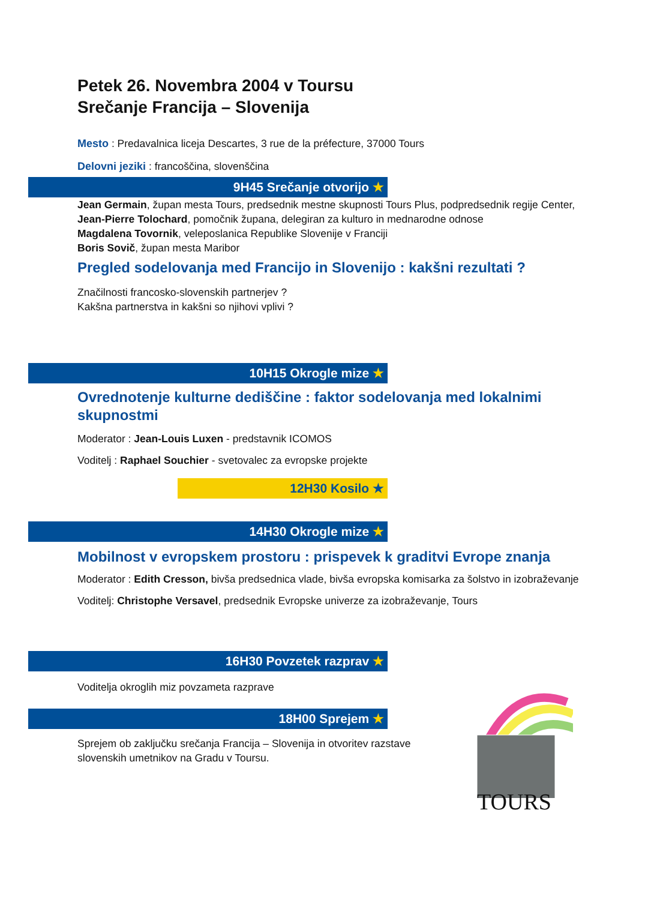Petek 26. Novembra 2004 v Toursu
Srečanje Francija – Slovenija
Mesto : Predavalnica liceja Descartes, 3 rue de la préfecture, 37000 Tours
Delovni jeziki : francoščina, slovenščina
9H45 Srečanje otvorijo ★
Jean Germain, župan mesta Tours, predsednik mestne skupnosti Tours Plus, podpredsednik regije Center,
Jean-Pierre Tolochard, pomočnik župana, delegiran za kulturo in mednarodne odnose
Magdalena Tovornik, veleposlanica Republike Slovenije v Franciji
Boris Sovič, župan mesta Maribor
Pregled sodelovanja med Francijo in Slovenijo : kakšni rezultati ?
Značilnosti francosko-slovenskih partnerjev ?
Kakšna partnerstva in kakšni so njihovi vplivi ?
10H15 Okrogle mize ★
Ovrednotenje kulturne dediščine : faktor sodelovanja med lokalnimi skupnostmi
Moderator : Jean-Louis Luxen - predstavnik ICOMOS
Voditelj : Raphael Souchier - svetovalec za evropske projekte
12H30 Kosilo ★
14H30 Okrogle mize ★
Mobilnost v evropskem prostoru : prispevek k graditvi Evrope znanja
Moderator : Edith Cresson, bivša predsednica vlade, bivša evropska komisarka za šolstvo in izobraževanje
Voditelj: Christophe Versavel, predsednik Evropske univerze za izobraževanje, Tours
16H30 Povzetek razprav ★
Voditelja okroglih miz povzameta razprave
18H00 Sprejem ★
Sprejem ob zaključku srečanja Francija – Slovenija in otvoritev razstave slovenskih umetnikov na Gradu v Toursu.
TOURS